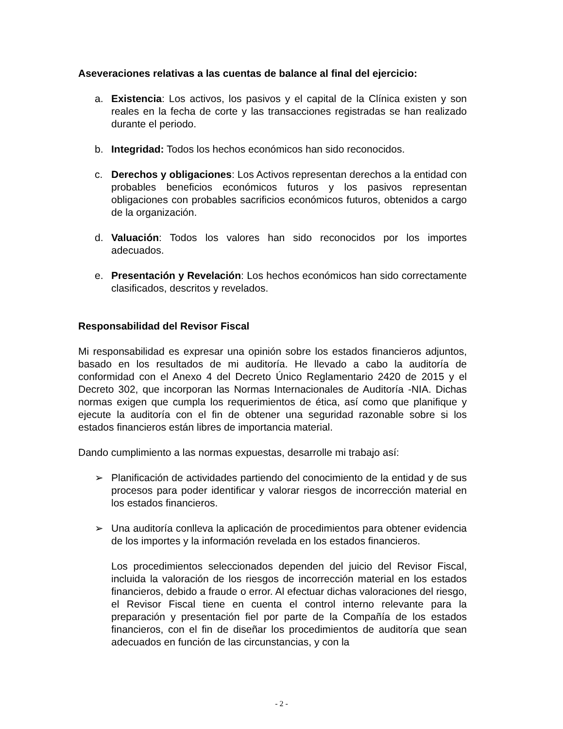Aseveraciones relativas a las cuentas de balance al final del ejercicio:
a. Existencia: Los activos, los pasivos y el capital de la Clínica existen y son reales en la fecha de corte y las transacciones registradas se han realizado durante el periodo.
b. Integridad: Todos los hechos económicos han sido reconocidos.
c. Derechos y obligaciones: Los Activos representan derechos a la entidad con probables beneficios económicos futuros y los pasivos representan obligaciones con probables sacrificios económicos futuros, obtenidos a cargo de la organización.
d. Valuación: Todos los valores han sido reconocidos por los importes adecuados.
e. Presentación y Revelación: Los hechos económicos han sido correctamente clasificados, descritos y revelados.
Responsabilidad del Revisor Fiscal
Mi responsabilidad es expresar una opinión sobre los estados financieros adjuntos, basado en los resultados de mi auditoría. He llevado a cabo la auditoría de conformidad con el Anexo 4 del Decreto Único Reglamentario 2420 de 2015 y el Decreto 302, que incorporan las Normas Internacionales de Auditoría -NIA. Dichas normas exigen que cumpla los requerimientos de ética, así como que planifique y ejecute la auditoría con el fin de obtener una seguridad razonable sobre si los estados financieros están libres de importancia material.
Dando cumplimiento a las normas expuestas, desarrolle mi trabajo así:
➢ Planificación de actividades partiendo del conocimiento de la entidad y de sus procesos para poder identificar y valorar riesgos de incorrección material en los estados financieros.
➢ Una auditoría conlleva la aplicación de procedimientos para obtener evidencia de los importes y la información revelada en los estados financieros.
Los procedimientos seleccionados dependen del juicio del Revisor Fiscal, incluida la valoración de los riesgos de incorrección material en los estados financieros, debido a fraude o error. Al efectuar dichas valoraciones del riesgo, el Revisor Fiscal tiene en cuenta el control interno relevante para la preparación y presentación fiel por parte de la Compañía de los estados financieros, con el fin de diseñar los procedimientos de auditoría que sean adecuados en función de las circunstancias, y con la
- 2 -